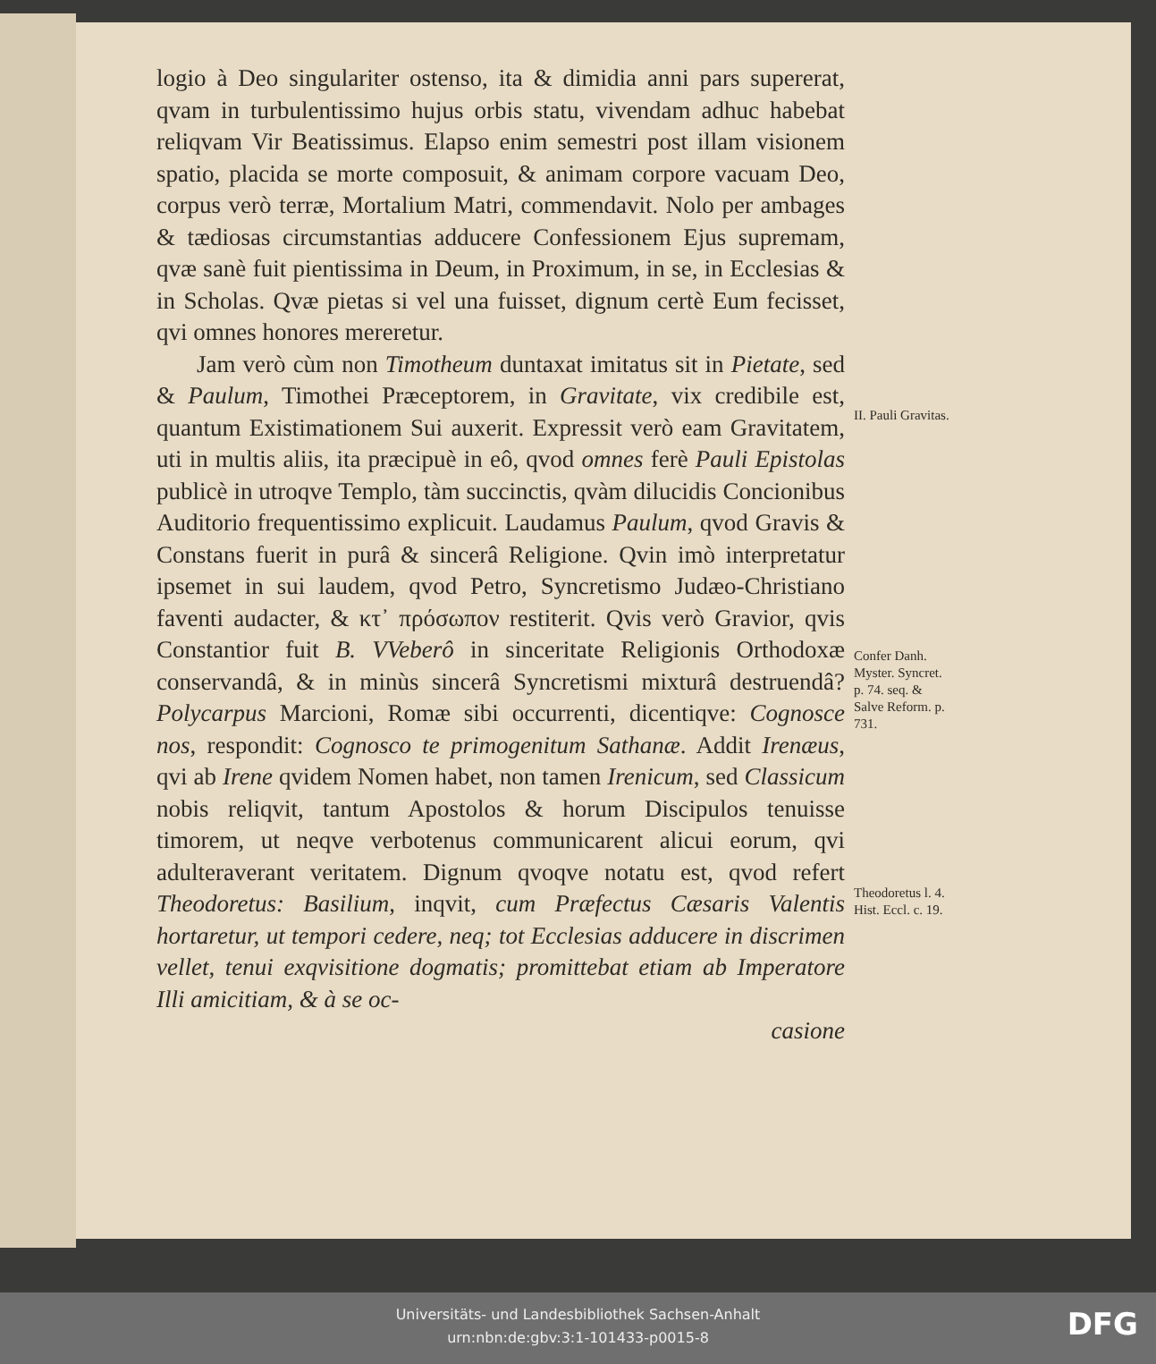logio à Deo singulariter ostenso, ita & dimidia anni pars supererat, qvam in turbulentissimo hujus orbis statu, vivendam adhuc habebat reliqvam Vir Beatissimus. Elapso enim semestri post illam visionem spatio, placida se morte composuit, & animam corpore vacuam Deo, corpus verò terræ, Mortalium Matri, commendavit. Nolo per ambages & tædiosas circumstantias adducere Confessionem Ejus supremam, qvæ sanè fuit pientissima in Deum, in Proximum, in se, in Ecclesias & in Scholas. Qvæ pietas si vel una fuisset, dignum certè Eum fecisset, qvi omnes honores mereretur.
Jam verò cùm non Timotheum duntaxat imitatus sit in Pietate, sed & Paulum, Timothei Præceptorem, in Gravitate, vix credibile est, quantum Existimationem Sui auxerit. Expressit verò eam Gravitatem, uti in multis aliis, ita præcipuè in eô, qvod omnes ferè Pauli Epistolas publicè in utroqve Templo, tàm succinctis, qvàm dilucidis Concionibus Auditorio frequentissimo explicuit. Laudamus Paulum, qvod Gravis & Constans fuerit in purâ & sincerâ Religione. Qvin imò interpretatur ipsemet in sui laudem, qvod Petro, Syncretismo Judæo-Christiano faventi audacter, & κτ᾽ πρόσωπον restiterit. Qvis verò Gravior, qvis Constantior fuit B. VVeberô in sinceritate Religionis Orthodoxæ conservandâ, & in minùs sincerâ Syncretismi mixturâ destruendâ? Polycarpus Marcioni, Romæ sibi occurrenti, dicentiqve: Cognosce nos, respondit: Cognosco te primogenitum Sathanæ. Addit Irenæus, qvi ab Irene qvidem Nomen habet, non tamen Irenicum, sed Classicum nobis reliqvit, tantum Apostolos & horum Discipulos tenuisse timorem, ut neqve verbotenus communicarent alicui eorum, qvi adulteraverant veritatem. Dignum qvoqve notatu est, qvod refert Theodoretus: Basilium, inqvit, cum Præfectus Cæsaris Valentis hortaretur, ut tempori cedere, neq; tot Ecclesias adducere in discrimen vellet, tenui exqvisitione dogmatis; promittebat etiam ab Imperatore Illi amicitiam, & à se oc-
casione
II. Pauli Gravitas.
Confer Danh. Myster. Syncret. p. 74. seq. & Salve Reform. p. 731.
Theodoretus l. 4. Hist. Eccl. c. 19.
Universitäts- und Landesbibliothek Sachsen-Anhalt
urn:nbn:de:gbv:3:1-101433-p0015-8
DFG